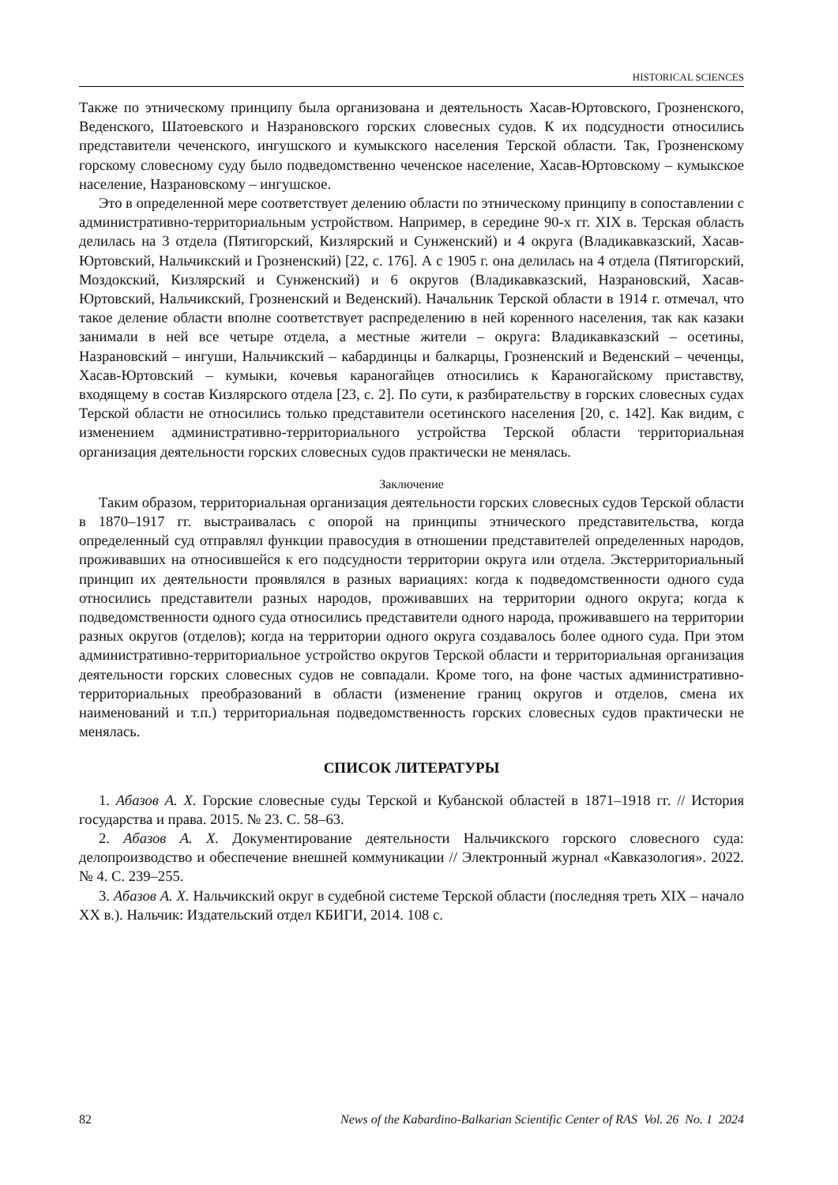HISTORICAL SCIENCES
Также по этническому принципу была организована и деятельность Хасав-Юртовского, Грозненского, Веденского, Шатоевского и Назрановского горских словесных судов. К их подсудности относились представители чеченского, ингушского и кумыкского населения Терской области. Так, Грозненскому горскому словесному суду было подведомственно чеченское население, Хасав-Юртовскому – кумыкское население, Назрановскому – ингушское.
Это в определенной мере соответствует делению области по этническому принципу в сопоставлении с административно-территориальным устройством. Например, в середине 90-х гг. XIX в. Терская область делилась на 3 отдела (Пятигорский, Кизлярский и Сунженский) и 4 округа (Владикавказский, Хасав-Юртовский, Нальчикский и Грозненский) [22, с. 176]. А с 1905 г. она делилась на 4 отдела (Пятигорский, Моздокский, Кизлярский и Сунженский) и 6 округов (Владикавказский, Назрановский, Хасав-Юртовский, Нальчикский, Грозненский и Веденский). Начальник Терской области в 1914 г. отмечал, что такое деление области вполне соответствует распределению в ней коренного населения, так как казаки занимали в ней все четыре отдела, а местные жители – округа: Владикавказский – осетины, Назрановский – ингуши, Нальчикский – кабардинцы и балкарцы, Грозненский и Веденский – чеченцы, Хасав-Юртовский – кумыки, кочевья караногайцев относились к Караногайскому приставству, входящему в состав Кизлярского отдела [23, с. 2]. По сути, к разбирательству в горских словесных судах Терской области не относились только представители осетинского населения [20, с. 142]. Как видим, с изменением административно-территориального устройства Терской области территориальная организация деятельности горских словесных судов практически не менялась.
Заключение
Таким образом, территориальная организация деятельности горских словесных судов Терской области в 1870–1917 гг. выстраивалась с опорой на принципы этнического представительства, когда определенный суд отправлял функции правосудия в отношении представителей определенных народов, проживавших на относившейся к его подсудности территории округа или отдела. Экстерриториальный принцип их деятельности проявлялся в разных вариациях: когда к подведомственности одного суда относились представители разных народов, проживавших на территории одного округа; когда к подведомственности одного суда относились представители одного народа, проживавшего на территории разных округов (отделов); когда на территории одного округа создавалось более одного суда. При этом административно-территориальное устройство округов Терской области и территориальная организация деятельности горских словесных судов не совпадали. Кроме того, на фоне частых административно-территориальных преобразований в области (изменение границ округов и отделов, смена их наименований и т.п.) территориальная подведомственность горских словесных судов практически не менялась.
СПИСОК ЛИТЕРАТУРЫ
1. Абазов А. Х. Горские словесные суды Терской и Кубанской областей в 1871–1918 гг. // История государства и права. 2015. № 23. С. 58–63.
2. Абазов А. Х. Документирование деятельности Нальчикского горского словесного суда: делопроизводство и обеспечение внешней коммуникации // Электронный журнал «Кавказология». 2022. № 4. С. 239–255.
3. Абазов А. Х. Нальчикский округ в судебной системе Терской области (последняя треть XIX – начало XX в.). Нальчик: Издательский отдел КБИГИ, 2014. 108 с.
82 News of the Kabardino-Balkarian Scientific Center of RAS Vol. 26 No. 1 2024